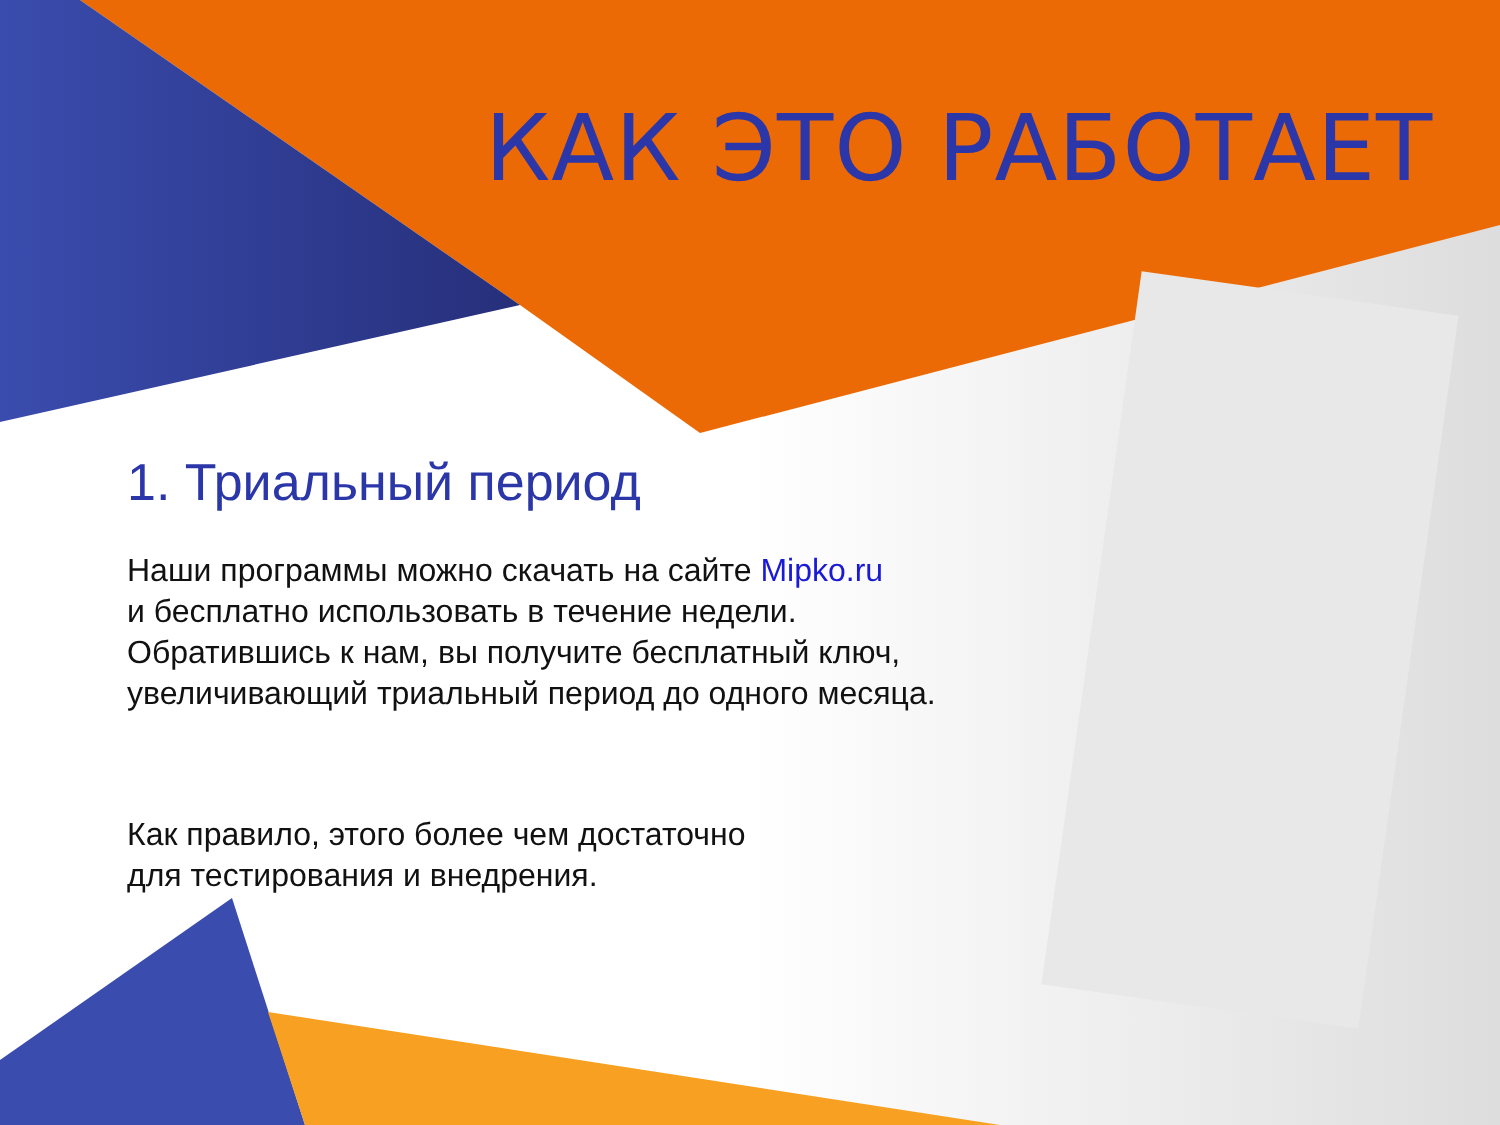КАК ЭТО РАБОТАЕТ
1. Триальный период
Наши программы можно скачать на сайте Mipko.ru
и бесплатно использовать в течение недели.
Обратившись к нам, вы получите бесплатный ключ,
увеличивающий триальный период до одного месяца.
Как правило, этого более чем достаточно
для тестирования и внедрения.